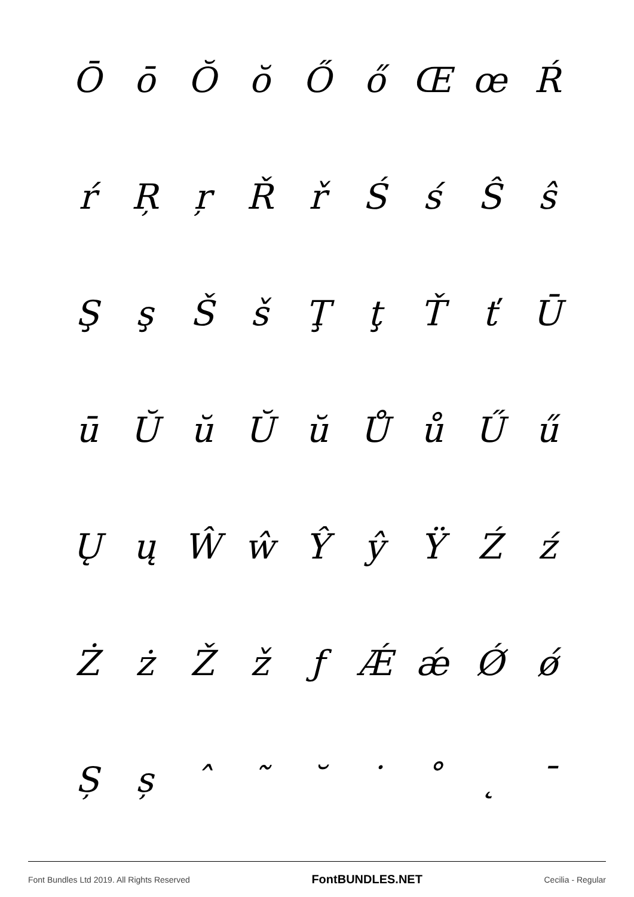Ō ō Ŏ ŏ Ő ő Œ œ Ŕ
ŕ Ŗ ŗ Ř ř Ś ś Ŝ ŝ
Ş ş Š š Ţ ţ Ť ť Ū
ū Ŭ ŭ Ŭ ŭ Ů ů Ű ű
Ų ų Ŵ ŵ Ŷ ŷ Ÿ Ź ź
Ż ż Ž ž ƒ Ǽ ǽ Ǿ ǿ
Ș ș ˆ ˜ ˘ ˙ ˚ ˛ ¯
Font Bundles Ltd 2019. All Rights Reserved FontBUNDLES.NET Cecilia - Regular